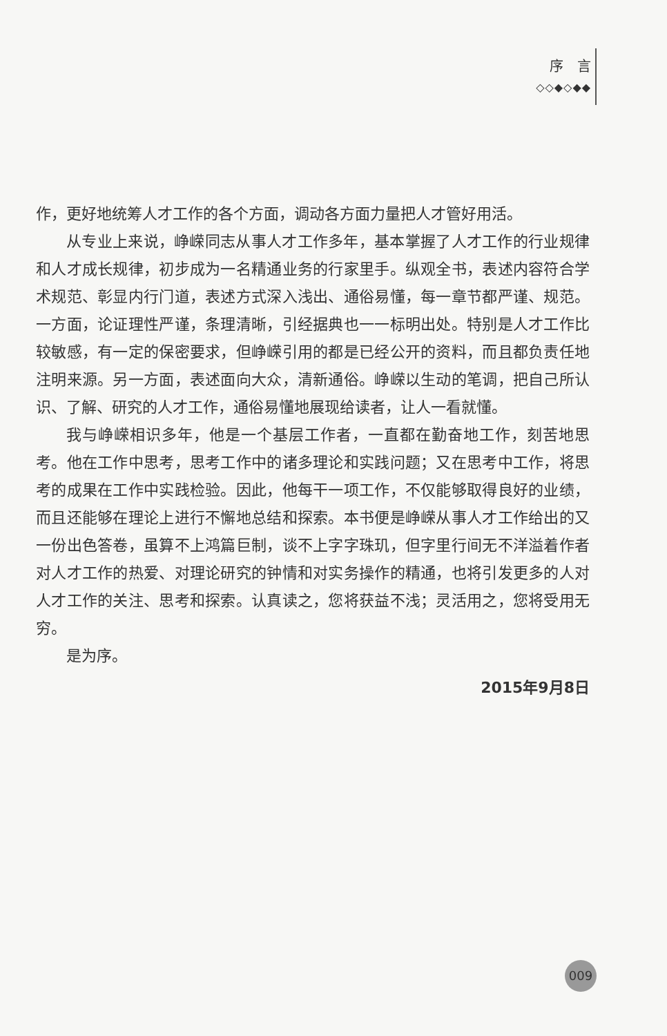序　言
◇◇◆◇◆◆
作，更好地统筹人才工作的各个方面，调动各方面力量把人才管好用活。
从专业上来说，峥嵘同志从事人才工作多年，基本掌握了人才工作的行业规律和人才成长规律，初步成为一名精通业务的行家里手。纵观全书，表述内容符合学术规范、彰显内行门道，表述方式深入浅出、通俗易懂，每一章节都严谨、规范。一方面，论证理性严谨，条理清晰，引经据典也一一标明出处。特别是人才工作比较敏感，有一定的保密要求，但峥嵘引用的都是已经公开的资料，而且都负责任地注明来源。另一方面，表述面向大众，清新通俗。峥嵘以生动的笔调，把自己所认识、了解、研究的人才工作，通俗易懂地展现给读者，让人一看就懂。
我与峥嵘相识多年，他是一个基层工作者，一直都在勤奋地工作，刻苦地思考。他在工作中思考，思考工作中的诸多理论和实践问题；又在思考中工作，将思考的成果在工作中实践检验。因此，他每干一项工作，不仅能够取得良好的业绩，而且还能够在理论上进行不懈地总结和探索。本书便是峥嵘从事人才工作给出的又一份出色答卷，虽算不上鸿篇巨制，谈不上字字珠玑，但字里行间无不洋溢着作者对人才工作的热爱、对理论研究的钟情和对实务操作的精通，也将引发更多的人对人才工作的关注、思考和探索。认真读之，您将获益不浅；灵活用之，您将受用无穷。
是为序。
2015年9月8日
009